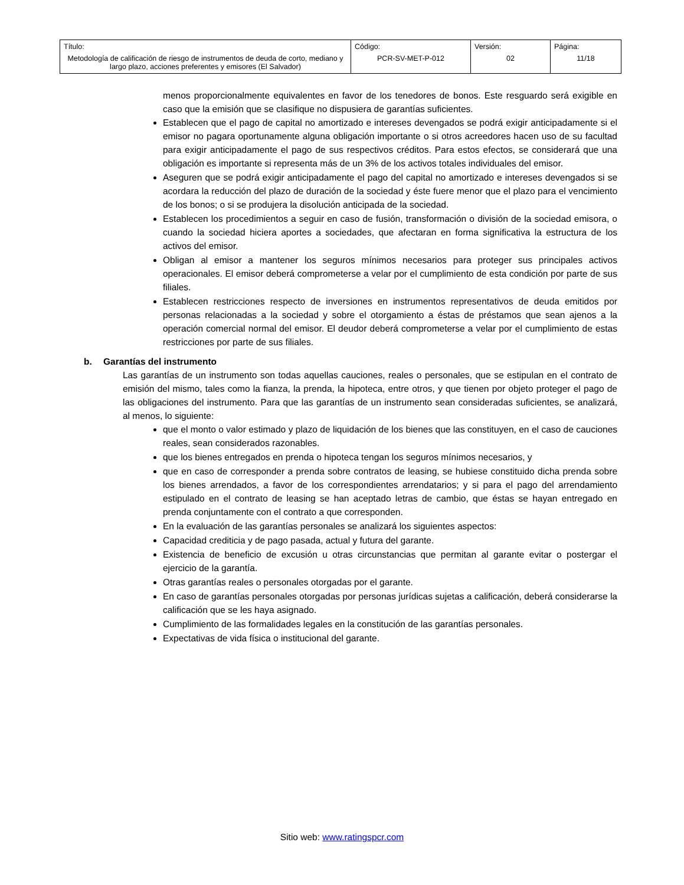| Título: Metodología de calificación de riesgo de instrumentos de deuda de corto, mediano y largo plazo, acciones preferentes y emisores (El Salvador) | Código: PCR-SV-MET-P-012 | Versión: 02 | Página: 11/18 |
menos proporcionalmente equivalentes en favor de los tenedores de bonos. Este resguardo será exigible en caso que la emisión que se clasifique no dispusiera de garantías suficientes.
Establecen que el pago de capital no amortizado e intereses devengados se podrá exigir anticipadamente si el emisor no pagara oportunamente alguna obligación importante o si otros acreedores hacen uso de su facultad para exigir anticipadamente el pago de sus respectivos créditos. Para estos efectos, se considerará que una obligación es importante si representa más de un 3% de los activos totales individuales del emisor.
Aseguren que se podrá exigir anticipadamente el pago del capital no amortizado e intereses devengados si se acordara la reducción del plazo de duración de la sociedad y éste fuere menor que el plazo para el vencimiento de los bonos; o si se produjera la disolución anticipada de la sociedad.
Establecen los procedimientos a seguir en caso de fusión, transformación o división de la sociedad emisora, o cuando la sociedad hiciera aportes a sociedades, que afectaran en forma significativa la estructura de los activos del emisor.
Obligan al emisor a mantener los seguros mínimos necesarios para proteger sus principales activos operacionales. El emisor deberá comprometerse a velar por el cumplimiento de esta condición por parte de sus filiales.
Establecen restricciones respecto de inversiones en instrumentos representativos de deuda emitidos por personas relacionadas a la sociedad y sobre el otorgamiento a éstas de préstamos que sean ajenos a la operación comercial normal del emisor. El deudor deberá comprometerse a velar por el cumplimiento de estas restricciones por parte de sus filiales.
b. Garantías del instrumento
Las garantías de un instrumento son todas aquellas cauciones, reales o personales, que se estipulan en el contrato de emisión del mismo, tales como la fianza, la prenda, la hipoteca, entre otros, y que tienen por objeto proteger el pago de las obligaciones del instrumento. Para que las garantías de un instrumento sean consideradas suficientes, se analizará, al menos, lo siguiente:
que el monto o valor estimado y plazo de liquidación de los bienes que las constituyen, en el caso de cauciones reales, sean considerados razonables.
que los bienes entregados en prenda o hipoteca tengan los seguros mínimos necesarios, y
que en caso de corresponder a prenda sobre contratos de leasing, se hubiese constituido dicha prenda sobre los bienes arrendados, a favor de los correspondientes arrendatarios; y si para el pago del arrendamiento estipulado en el contrato de leasing se han aceptado letras de cambio, que éstas se hayan entregado en prenda conjuntamente con el contrato a que corresponden.
En la evaluación de las garantías personales se analizará los siguientes aspectos:
Capacidad crediticia y de pago pasada, actual y futura del garante.
Existencia de beneficio de excusión u otras circunstancias que permitan al garante evitar o postergar el ejercicio de la garantía.
Otras garantías reales o personales otorgadas por el garante.
En caso de garantías personales otorgadas por personas jurídicas sujetas a calificación, deberá considerarse la calificación que se les haya asignado.
Cumplimiento de las formalidades legales en la constitución de las garantías personales.
Expectativas de vida física o institucional del garante.
Sitio web: www.ratingspcr.com